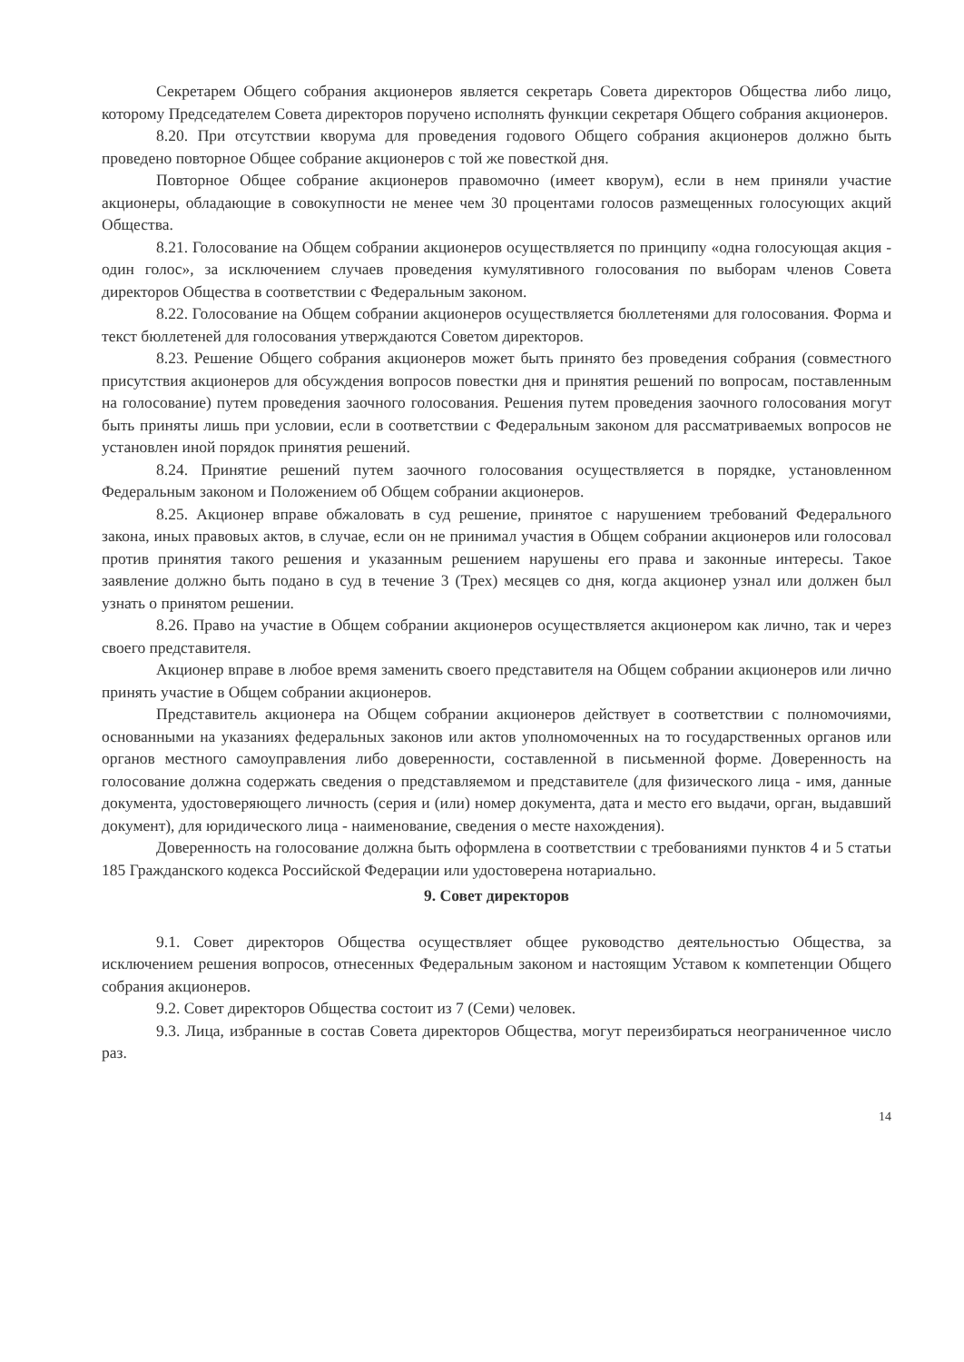Секретарем Общего собрания акционеров является секретарь Совета директоров Общества либо лицо, которому Председателем Совета директоров поручено исполнять функции секретаря Общего собрания акционеров.
8.20. При отсутствии кворума для проведения годового Общего собрания акционеров должно быть проведено повторное Общее собрание акционеров с той же повесткой дня.
Повторное Общее собрание акционеров правомочно (имеет кворум), если в нем приняли участие акционеры, обладающие в совокупности не менее чем 30 процентами голосов размещенных голосующих акций Общества.
8.21. Голосование на Общем собрании акционеров осуществляется по принципу «одна голосующая акция - один голос», за исключением случаев проведения кумулятивного голосования по выборам членов Совета директоров Общества в соответствии с Федеральным законом.
8.22. Голосование на Общем собрании акционеров осуществляется бюллетенями для голосования. Форма и текст бюллетеней для голосования утверждаются Советом директоров.
8.23. Решение Общего собрания акционеров может быть принято без проведения собрания (совместного присутствия акционеров для обсуждения вопросов повестки дня и принятия решений по вопросам, поставленным на голосование) путем проведения заочного голосования. Решения путем проведения заочного голосования могут быть приняты лишь при условии, если в соответствии с Федеральным законом для рассматриваемых вопросов не установлен иной порядок принятия решений.
8.24. Принятие решений путем заочного голосования осуществляется в порядке, установленном Федеральным законом и Положением об Общем собрании акционеров.
8.25. Акционер вправе обжаловать в суд решение, принятое с нарушением требований Федерального закона, иных правовых актов, в случае, если он не принимал участия в Общем собрании акционеров или голосовал против принятия такого решения и указанным решением нарушены его права и законные интересы. Такое заявление должно быть подано в суд в течение 3 (Трех) месяцев со дня, когда акционер узнал или должен был узнать о принятом решении.
8.26. Право на участие в Общем собрании акционеров осуществляется акционером как лично, так и через своего представителя.
Акционер вправе в любое время заменить своего представителя на Общем собрании акционеров или лично принять участие в Общем собрании акционеров.
Представитель акционера на Общем собрании акционеров действует в соответствии с полномочиями, основанными на указаниях федеральных законов или актов уполномоченных на то государственных органов или органов местного самоуправления либо доверенности, составленной в письменной форме. Доверенность на голосование должна содержать сведения о представляемом и представителе (для физического лица - имя, данные документа, удостоверяющего личность (серия и (или) номер документа, дата и место его выдачи, орган, выдавший документ), для юридического лица - наименование, сведения о месте нахождения).
Доверенность на голосование должна быть оформлена в соответствии с требованиями пунктов 4 и 5 статьи 185 Гражданского кодекса Российской Федерации или удостоверена нотариально.
9. Совет директоров
9.1. Совет директоров Общества осуществляет общее руководство деятельностью Общества, за исключением решения вопросов, отнесенных Федеральным законом и настоящим Уставом к компетенции Общего собрания акционеров.
9.2. Совет директоров Общества состоит из 7 (Семи) человек.
9.3. Лица, избранные в состав Совета директоров Общества, могут переизбираться неограниченное число раз.
14